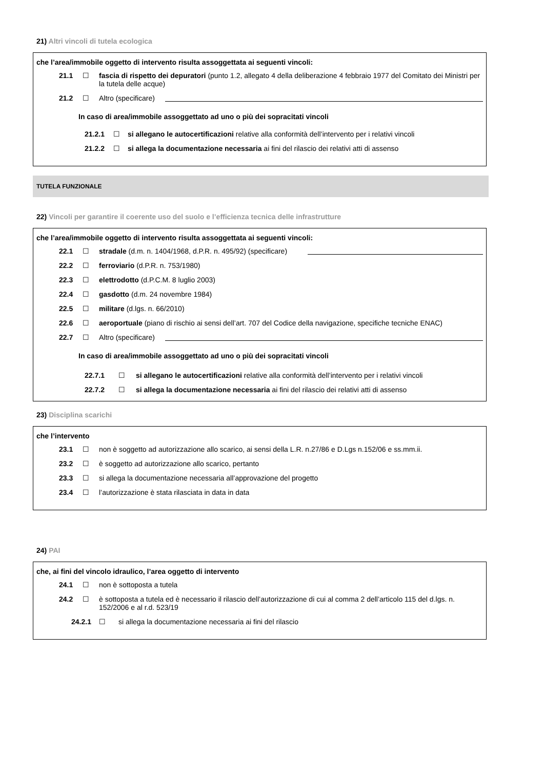21) Altri vincoli di tutela ecologica
che l’area/immobile oggetto di intervento risulta assoggettata ai seguenti vincoli:
21.1 ☐ fascia di rispetto dei depuratori (punto 1.2, allegato 4 della deliberazione 4 febbraio 1977 del Comitato dei Ministri per la tutela delle acque)
21.2 ☐ Altro (specificare)
In caso di area/immobile assoggettato ad uno o più dei sopracitati vincoli
21.2.1 ☐ si allegano le autocertificazioni relative alla conformità dell’intervento per i relativi vincoli
21.2.2 ☐ si allega la documentazione necessaria ai fini del rilascio dei relativi atti di assenso
TUTELA FUNZIONALE
22) Vincoli per garantire il coerente uso del suolo e l’efficienza tecnica delle infrastrutture
che l’area/immobile oggetto di intervento risulta assoggettata ai seguenti vincoli:
22.1 ☐ stradale (d.m. n. 1404/1968, d.P.R. n. 495/92) (specificare)
22.2 ☐ ferroviario (d.P.R. n. 753/1980)
22.3 ☐ elettrodotto (d.P.C.M. 8 luglio 2003)
22.4 ☐ gasdotto (d.m. 24 novembre 1984)
22.5 ☐ militare (d.lgs. n. 66/2010)
22.6 ☐ aeroportuale (piano di rischio ai sensi dell’art. 707 del Codice della navigazione, specifiche tecniche ENAC)
22.7 ☐ Altro (specificare)
In caso di area/immobile assoggettato ad uno o più dei sopracitati vincoli
22.7.1 ☐ si allegano le autocertificazioni relative alla conformità dell’intervento per i relativi vincoli
22.7.2 ☐ si allega la documentazione necessaria ai fini del rilascio dei relativi atti di assenso
23) Disciplina scarichi
che l’intervento
23.1 ☐ non è soggetto ad autorizzazione allo scarico, ai sensi della L.R. n.27/86 e D.Lgs n.152/06 e ss.mm.ii.
23.2 ☐ è soggetto ad autorizzazione allo scarico, pertanto
23.3 ☐ si allega la documentazione necessaria all’approvazione del progetto
23.4 ☐ l’autorizzazione è stata rilasciata in data in data
24) PAI
che, ai fini del vincolo idraulico, l’area oggetto di intervento
24.1 ☐ non è sottoposta a tutela
24.2 ☐ è sottoposta a tutela ed è necessario il rilascio dell’autorizzazione di cui al comma 2 dell’articolo 115 del d.lgs. n. 152/2006 e al r.d. 523/19
24.2.1 ☐ si allega la documentazione necessaria ai fini del rilascio